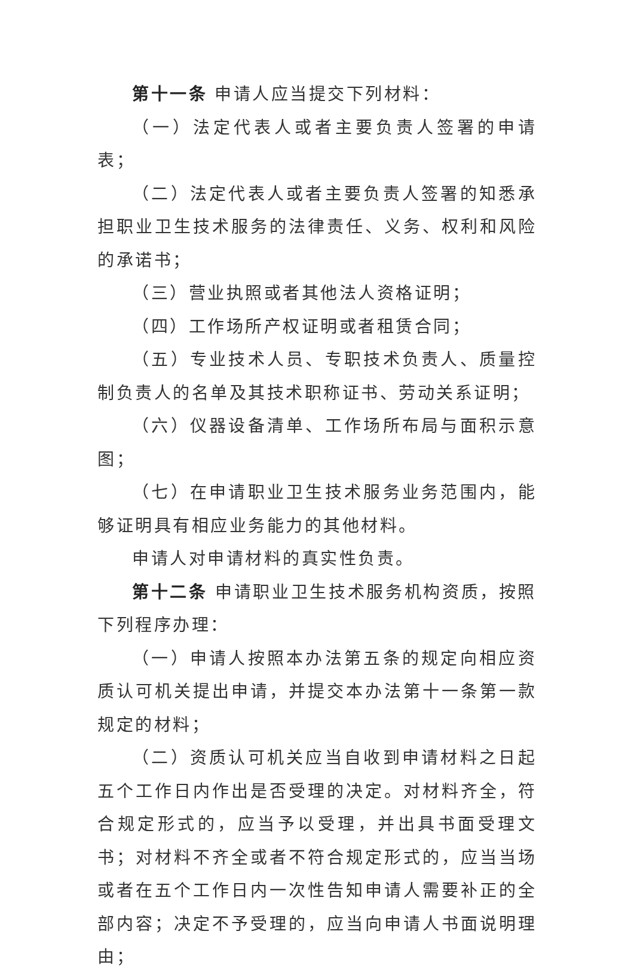第十一条 申请人应当提交下列材料：
（一）法定代表人或者主要负责人签署的申请表；
（二）法定代表人或者主要负责人签署的知悉承担职业卫生技术服务的法律责任、义务、权利和风险的承诺书；
（三）营业执照或者其他法人资格证明；
（四）工作场所产权证明或者租赁合同；
（五）专业技术人员、专职技术负责人、质量控制负责人的名单及其技术职称证书、劳动关系证明；
（六）仪器设备清单、工作场所布局与面积示意图；
（七）在申请职业卫生技术服务业务范围内，能够证明具有相应业务能力的其他材料。
申请人对申请材料的真实性负责。
第十二条 申请职业卫生技术服务机构资质，按照下列程序办理：
（一）申请人按照本办法第五条的规定向相应资质认可机关提出申请，并提交本办法第十一条第一款规定的材料；
（二）资质认可机关应当自收到申请材料之日起五个工作日内作出是否受理的决定。对材料齐全，符合规定形式的，应当予以受理，并出具书面受理文书；对材料不齐全或者不符合规定形式的，应当当场或者在五个工作日内一次性告知申请人需要补正的全部内容；决定不予受理的，应当向申请人书面说明理由；